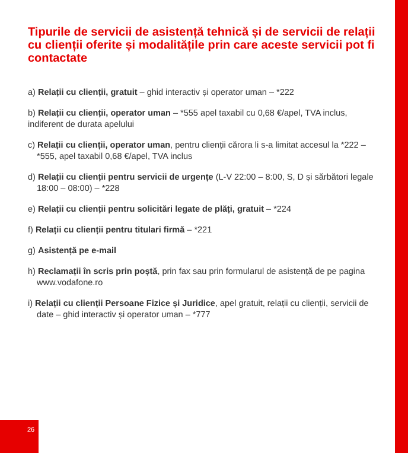Tipurile de servicii de asistență tehnică și de servicii de relații cu clienții oferite și modalitățile prin care aceste servicii pot fi contactate
a) Relații cu clienții, gratuit – ghid interactiv și operator uman – *222
b) Relații cu clienții, operator uman – *555 apel taxabil cu 0,68 €/apel, TVA inclus, indiferent de durata apelului
c) Relații cu clienții, operator uman, pentru clienții cărora li s-a limitat accesul la *222 – *555, apel taxabil 0,68 €/apel, TVA inclus
d) Relații cu clienții pentru servicii de urgențe (L-V 22:00 – 8:00, S, D și sărbători legale 18:00 – 08:00) – *228
e) Relații cu clienții pentru solicitări legate de plăți, gratuit – *224
f) Relații cu clienții pentru titulari firmă – *221
g) Asistență pe e-mail
h) Reclamații în scris prin poștă, prin fax sau prin formularul de asistență de pe pagina www.vodafone.ro
i) Relații cu clienții Persoane Fizice și Juridice, apel gratuit, relații cu clienții, servicii de date – ghid interactiv și operator uman – *777
26